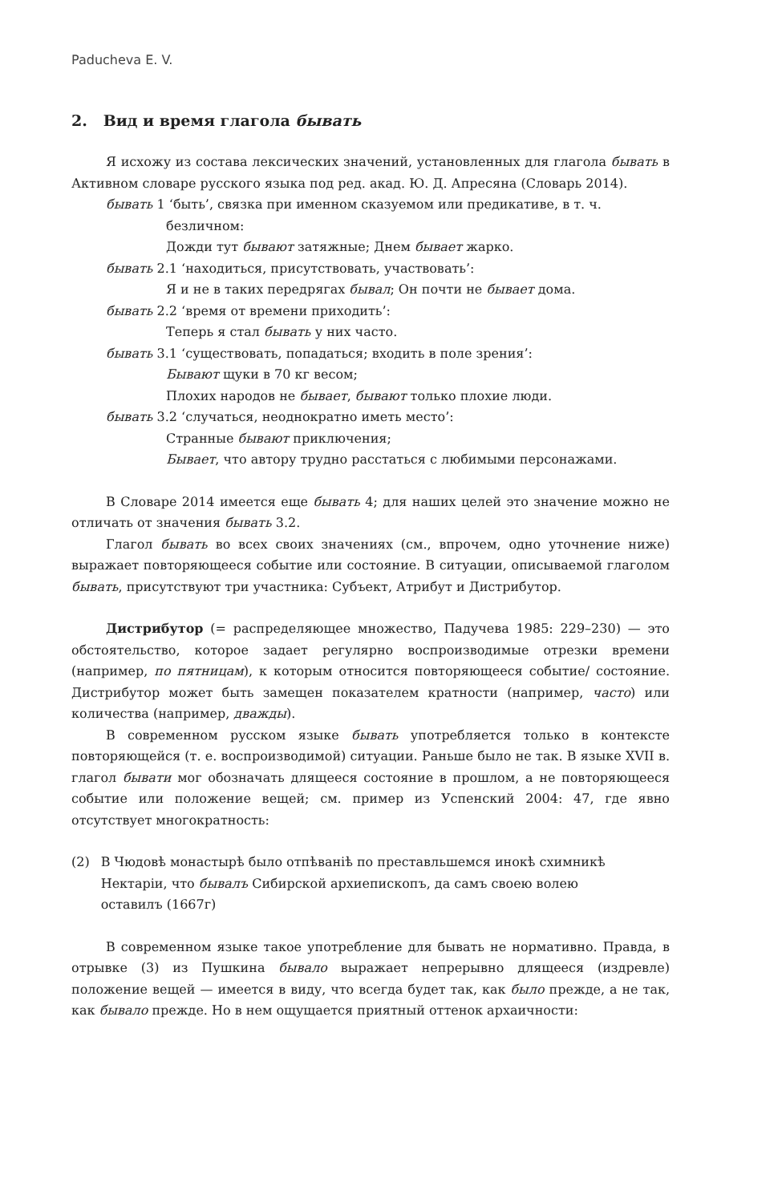Paducheva E. V.
2. Вид и время глагола бывать
Я исхожу из состава лексических значений, установленных для глагола бывать в Активном словаре русского языка под ред. акад. Ю. Д. Апресяна (Словарь 2014).
бывать 1 ‘быть’, связка при именном сказуемом или предикативе, в т. ч. безличном:
Дожди тут бывают затяжные; Днем бывает жарко.
бывать 2.1 ‘находиться, присутствовать, участвовать’:
Я и не в таких передрягах бывал; Он почти не бывает дома.
бывать 2.2 ‘время от времени приходить’:
Теперь я стал бывать у них часто.
бывать 3.1 ‘существовать, попадаться; входить в поле зрения’:
Бывают щуки в 70 кг весом;
Плохих народов не бывает, бывают только плохие люди.
бывать 3.2 ‘случаться, неоднократно иметь место’:
Странные бывают приключения;
Бывает, что автору трудно расстаться с любимыми персонажами.
В Словаре 2014 имеется еще бывать 4; для наших целей это значение можно не отличать от значения бывать 3.2.
Глагол бывать во всех своих значениях (см., впрочем, одно уточнение ниже) выражает повторяющееся событие или состояние. В ситуации, описываемой глаголом бывать, присутствуют три участника: Субъект, Атрибут и Дистрибутор.
Дистрибутор (= распределяющее множество, Падучева 1985: 229–230) — это обстоятельство, которое задает регулярно воспроизводимые отрезки времени (например, по пятницам), к которым относится повторяющееся событие/ состояние. Дистрибутор может быть замещен показателем кратности (например, часто) или количества (например, дважды).
В современном русском языке бывать употребляется только в контексте повторяющейся (т. е. воспроизводимой) ситуации. Раньше было не так. В языке XVII в. глагол бывати мог обозначать длящееся состояние в прошлом, а не повторяющееся событие или положение вещей; см. пример из Успенский 2004: 47, где явно отсутствует многократность:
(2) В Чюдовѣ монастырѣ было отпѣваніѣ по преставльшемся инокѣ схимникѣ Нектаріи, что бывалъ Сибирской архиепископъ, да самъ своею волею оставилъ (1667г)
В современном языке такое употребление для бывать не нормативно. Правда, в отрывке (3) из Пушкина бывало выражает непрерывно длящееся (издревле) положение вещей — имеется в виду, что всегда будет так, как было прежде, а не так, как бывало прежде. Но в нем ощущается приятный оттенок архаичности: